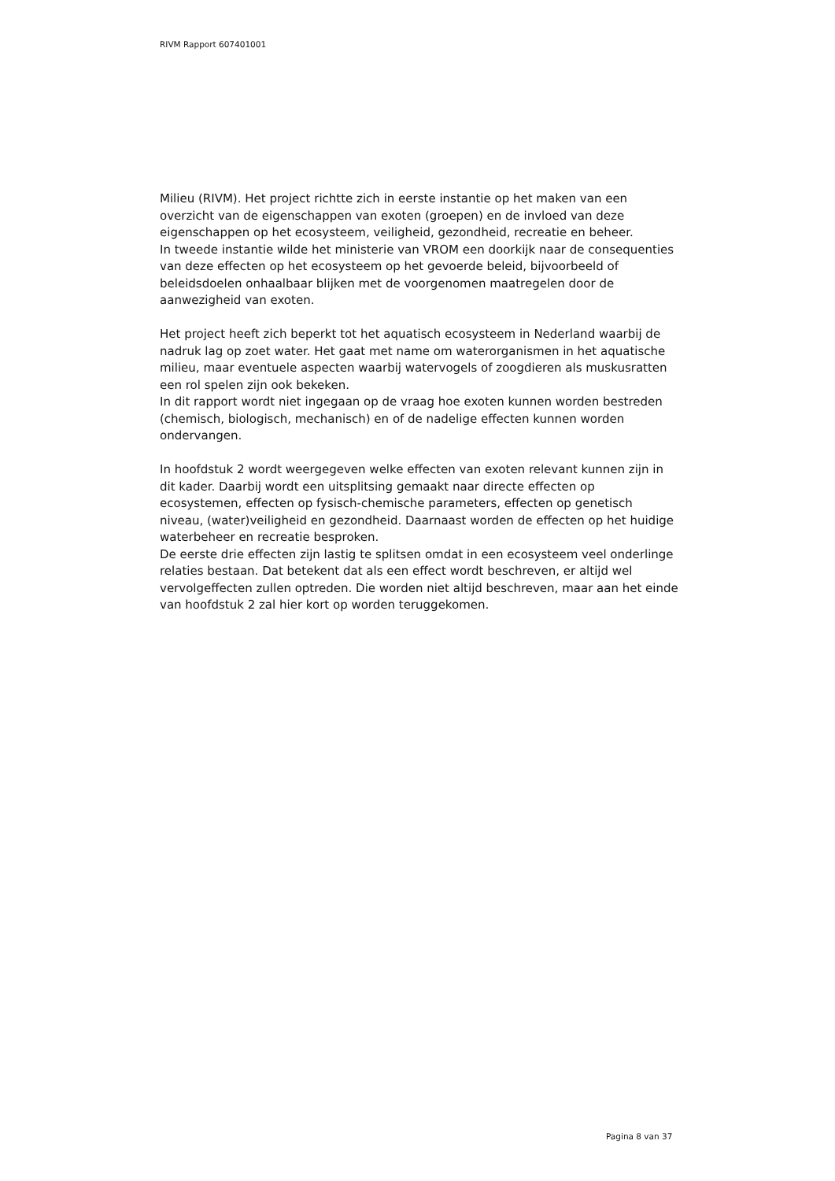RIVM Rapport 607401001
Milieu (RIVM). Het project richtte zich in eerste instantie op het maken van een overzicht van de eigenschappen van exoten (groepen) en de invloed van deze eigenschappen op het ecosysteem, veiligheid, gezondheid, recreatie en beheer.
In tweede instantie wilde het ministerie van VROM een doorkijk naar de consequenties van deze effecten op het ecosysteem op het gevoerde beleid, bijvoorbeeld of beleidsdoelen onhaalbaar blijken met de voorgenomen maatregelen door de aanwezigheid van exoten.
Het project heeft zich beperkt tot het aquatisch ecosysteem in Nederland waarbij de nadruk lag op zoet water. Het gaat met name om waterorganismen in het aquatische milieu, maar eventuele aspecten waarbij watervogels of zoogdieren als muskusratten een rol spelen zijn ook bekeken.
In dit rapport wordt niet ingegaan op de vraag hoe exoten kunnen worden bestreden (chemisch, biologisch, mechanisch) en of de nadelige effecten kunnen worden ondervangen.
In hoofdstuk 2 wordt weergegeven welke effecten van exoten relevant kunnen zijn in dit kader. Daarbij wordt een uitsplitsing gemaakt naar directe effecten op ecosystemen, effecten op fysisch-chemische parameters, effecten op genetisch niveau, (water)veiligheid en gezondheid. Daarnaast worden de effecten op het huidige waterbeheer en recreatie besproken.
De eerste drie effecten zijn lastig te splitsen omdat in een ecosysteem veel onderlinge relaties bestaan. Dat betekent dat als een effect wordt beschreven, er altijd wel vervolgeffecten zullen optreden. Die worden niet altijd beschreven, maar aan het einde van hoofdstuk 2 zal hier kort op worden teruggekomen.
Pagina 8 van 37